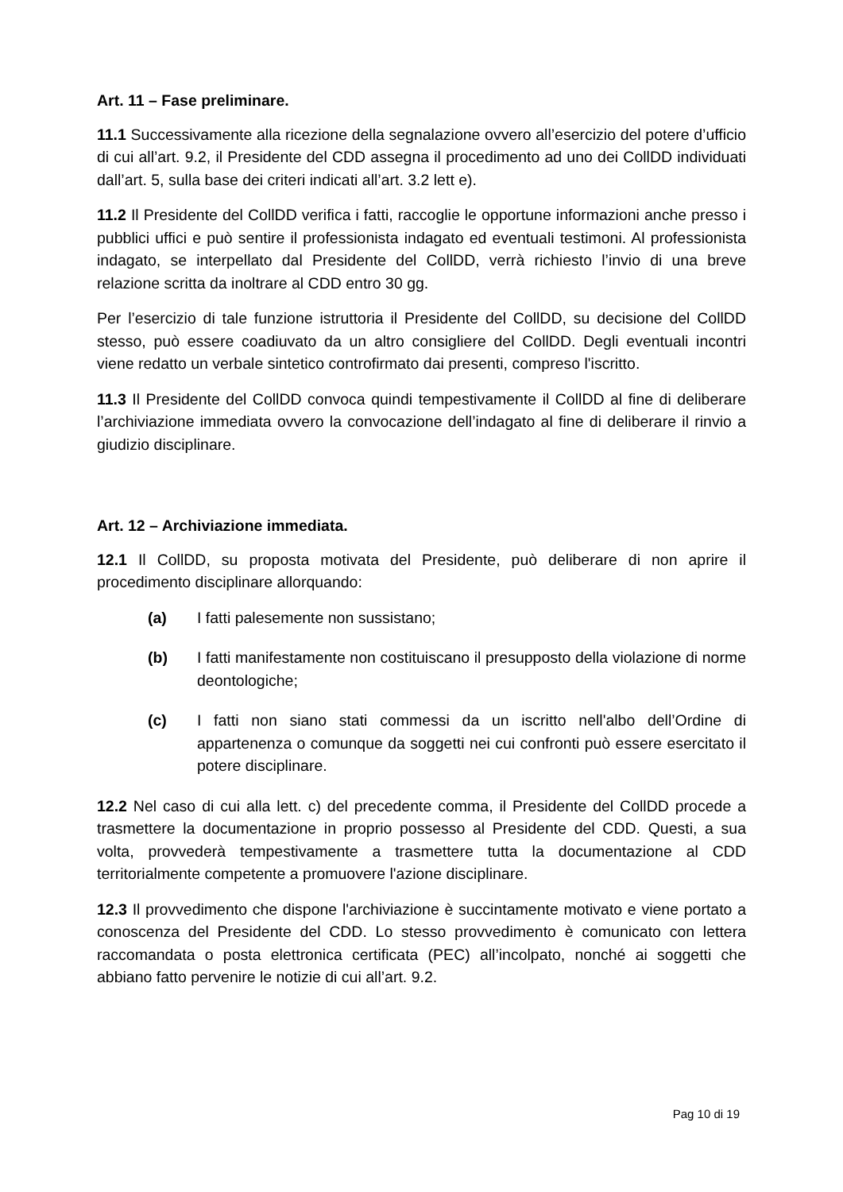Art. 11 – Fase preliminare.
11.1 Successivamente alla ricezione della segnalazione ovvero all’esercizio del potere d’ufficio di cui all’art. 9.2, il Presidente del CDD assegna il procedimento ad uno dei CollDD individuati dall’art. 5, sulla base dei criteri indicati all’art. 3.2 lett e).
11.2 Il Presidente del CollDD verifica i fatti, raccoglie le opportune informazioni anche presso i pubblici uffici e può sentire il professionista indagato ed eventuali testimoni. Al professionista indagato, se interpellato dal Presidente del CollDD, verrà richiesto l’invio di una breve relazione scritta da inoltrare al CDD entro 30 gg.
Per l’esercizio di tale funzione istruttoria il Presidente del CollDD, su decisione del CollDD stesso, può essere coadiuvato da un altro consigliere del CollDD. Degli eventuali incontri viene redatto un verbale sintetico controfirmato dai presenti, compreso l'iscritto.
11.3 Il Presidente del CollDD convoca quindi tempestivamente il CollDD al fine di deliberare l’archiviazione immediata ovvero la convocazione dell’indagato al fine di deliberare il rinvio a giudizio disciplinare.
Art. 12 – Archiviazione immediata.
12.1 Il CollDD, su proposta motivata del Presidente, può deliberare di non aprire il procedimento disciplinare allorquando:
(a) I fatti palesemente non sussistano;
(b) I fatti manifestamente non costituiscano il presupposto della violazione di norme deontologiche;
(c) I fatti non siano stati commessi da un iscritto nell'albo dell’Ordine di appartenenza o comunque da soggetti nei cui confronti può essere esercitato il potere disciplinare.
12.2 Nel caso di cui alla lett. c) del precedente comma, il Presidente del CollDD procede a trasmettere la documentazione in proprio possesso al Presidente del CDD. Questi, a sua volta, provvederà tempestivamente a trasmettere tutta la documentazione al CDD territorialmente competente a promuovere l'azione disciplinare.
12.3 Il provvedimento che dispone l'archiviazione è succintamente motivato e viene portato a conoscenza del Presidente del CDD. Lo stesso provvedimento è comunicato con lettera raccomandata o posta elettronica certificata (PEC) all’incolpato, nonché ai soggetti che abbiano fatto pervenire le notizie di cui all’art. 9.2.
Pag 10 di 19